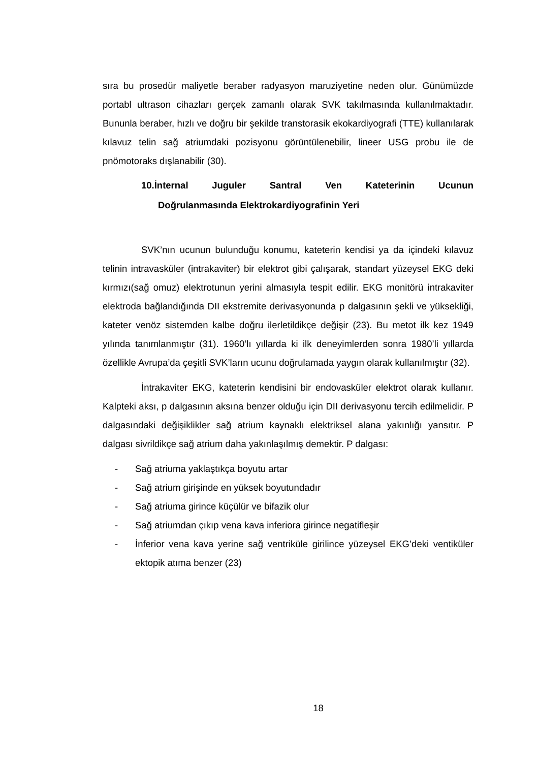sıra bu prosedür maliyetle beraber radyasyon maruziyetine neden olur. Günümüzde portabl ultrason cihazları gerçek zamanlı olarak SVK takılmasında kullanılmaktadır. Bununla beraber, hızlı ve doğru bir şekilde transtorasik ekokardiyografi (TTE) kullanılarak kılavuz telin sağ atriumdaki pozisyonu görüntülenebilir, lineer USG probu ile de pnömotoraks dışlanabilir (30).
10.İnternal Juguler Santral Ven Kateterinin Ucunun
Doğrulanmasında Elektrokardiyografinin Yeri
SVK’nın ucunun bulunduğu konumu, kateterin kendisi ya da içindeki kılavuz telinin intravasküler (intrakaviter) bir elektrot gibi çalışarak, standart yüzeysel EKG deki kırmızı(sağ omuz) elektrotunun yerini almasıyla tespit edilir. EKG monitörü intrakaviter elektroda bağlandığında DII ekstremite derivasyonunda p dalgasının şekli ve yüksekliği, kateter venöz sistemden kalbe doğru ilerletildikçe değişir (23). Bu metot ilk kez 1949 yılında tanımlanmıştır (31). 1960’lı yıllarda ki ilk deneyimlerden sonra 1980’li yıllarda özellikle Avrupa’da çeşitli SVK’ların ucunu doğrulamada yaygın olarak kullanılmıştır (32).
İntrakaviter EKG, kateterin kendisini bir endovasküler elektrot olarak kullanır. Kalpteki aksı, p dalgasının aksına benzer olduğu için DII derivasyonu tercih edilmelidir. P dalgasındaki değişiklikler sağ atrium kaynaklı elektriksel alana yakınlığı yansıtır. P dalgası sivrildikçe sağ atrium daha yakınlaşılmış demektir. P dalgası:
- Sağ atriuma yaklaştıkça boyutu artar
- Sağ atrium girişinde en yüksek boyutundadır
- Sağ atriuma girince küçülür ve bifazik olur
- Sağ atriumdan çıkıp vena kava inferiora girince negatifleşir
- İnferior vena kava yerine sağ ventriküle girilince yüzeysel EKG’deki ventiküler ektopik atıma benzer (23)
18